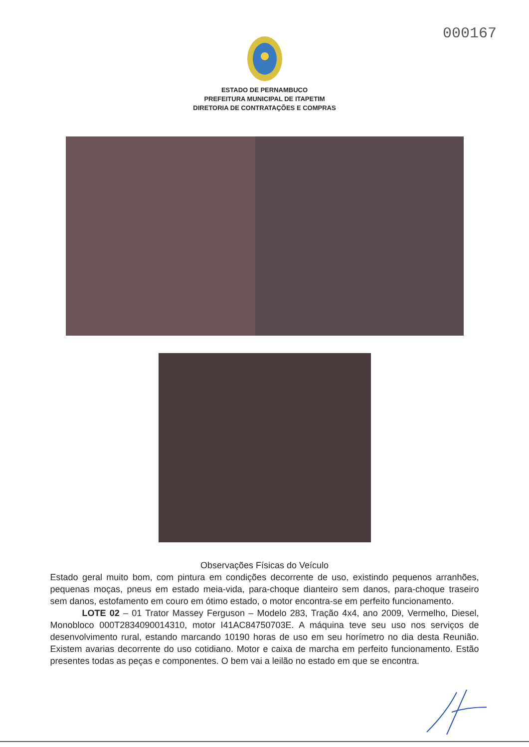000167
ESTADO DE PERNAMBUCO
PREFEITURA MUNICIPAL DE ITAPETIM
DIRETORIA DE CONTRATAÇÕES E COMPRAS
Observações Físicas do Veículo
Estado geral muito bom, com pintura em condições decorrente de uso, existindo pequenos arranhões, pequenas moças, pneus em estado meia-vida, para-choque dianteiro sem danos, para-choque traseiro sem danos, estofamento em couro em ótimo estado, o motor encontra-se em perfeito funcionamento.
LOTE 02 – 01 Trator Massey Ferguson – Modelo 283, Tração 4x4, ano 2009, Vermelho, Diesel, Monobloco 000T2834090014310, motor I41AC84750703E. A máquina teve seu uso nos serviços de desenvolvimento rural, estando marcando 10190 horas de uso em seu horímetro no dia desta Reunião. Existem avarias decorrente do uso cotidiano. Motor e caixa de marcha em perfeito funcionamento. Estão presentes todas as peças e componentes. O bem vai a leilão no estado em que se encontra.